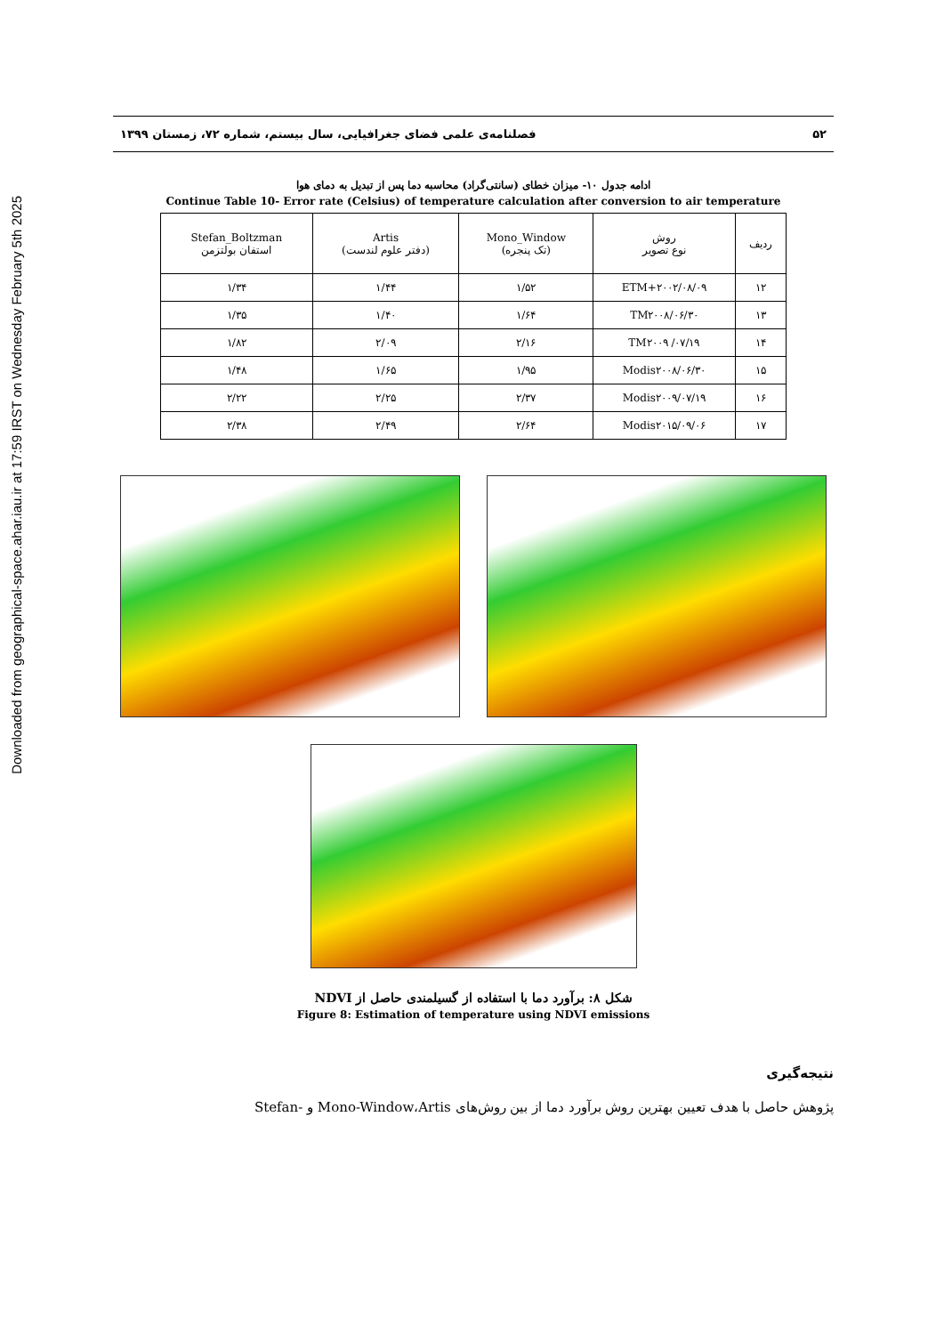Downloaded from geographical-space.ahar.iau.ir at 17:59 IRST on Wednesday February 5th 2025
۵۲ فصلنامه‌ی علمی فضای جغرافیایی، سال بیستم، شماره ۷۲، زمستان ۱۳۹۹
ادامه جدول ۱۰- میزان خطای (سانتی‌گراد) محاسبه دما پس از تبدیل به دمای هوا
Continue Table 10- Error rate (Celsius) of temperature calculation after conversion to air temperature
| ردیف | روش نوع تصویر | Mono_Window (تک پنجره) | Artis (دفتر علوم لندست) | Stefan_Boltzman استفان بولتزمن |
| --- | --- | --- | --- | --- |
| ۱۲ | ETM+۲۰۰۲/۰۸/۰۹ | ۱/۵۲ | ۱/۴۴ | ۱/۳۴ |
| ۱۳ | TM۲۰۰۸/۰۶/۳۰ | ۱/۶۴ | ۱/۴۰ | ۱/۳۵ |
| ۱۴ | TM۲۰۰۹ /۰۷/۱۹ | ۲/۱۶ | ۲/۰۹ | ۱/۸۲ |
| ۱۵ | Modis۲۰۰۸/۰۶/۳۰ | ۱/۹۵ | ۱/۶۵ | ۱/۴۸ |
| ۱۶ | Modis۲۰۰۹/۰۷/۱۹ | ۲/۳۷ | ۲/۲۵ | ۲/۲۲ |
| ۱۷ | Modis۲۰۱۵/۰۹/۰۶ | ۲/۶۴ | ۲/۴۹ | ۲/۳۸ |
شکل ۸: برآورد دما با استفاده از گسیلمندی حاصل از NDVI
Figure 8: Estimation of temperature using NDVI emissions
نتیجه‌گیری
پژوهش حاصل با هدف تعیین بهترین روش برآورد دما از بین روش‌های Mono-Window،Artis و -Stefan